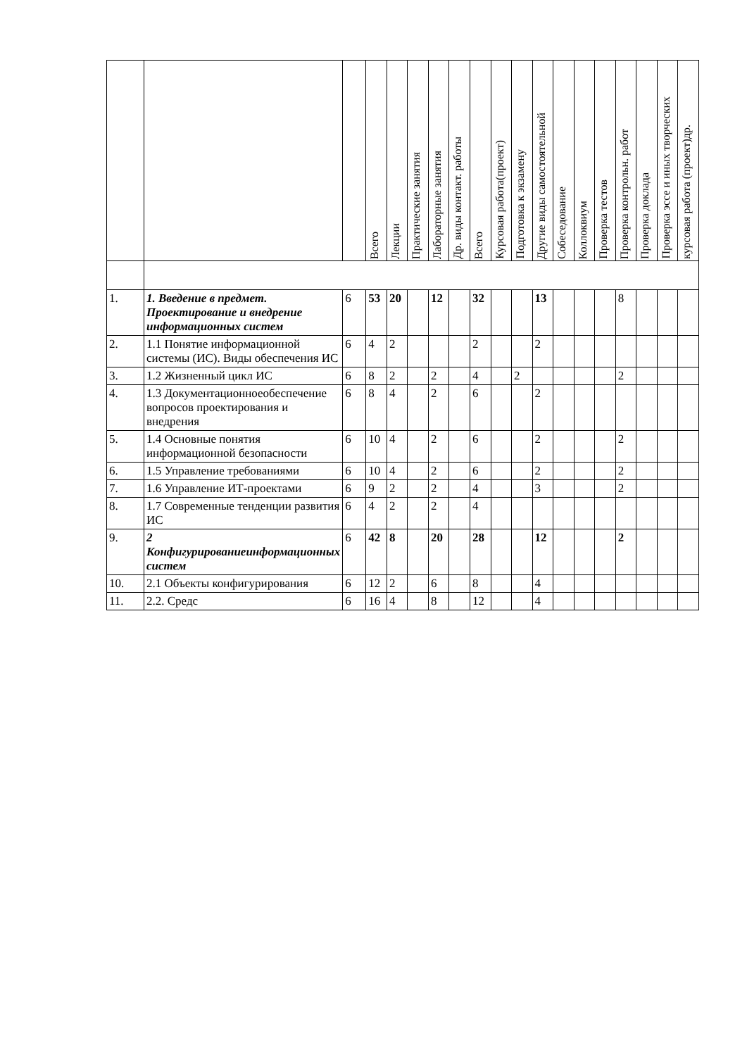| | | | Всего | Лекции | Практические занятия | Лабораторные занятия | Др. виды контакт. работы | Всего | Курсовая работа(проект) | Подготовка к экзамену | Другие виды самостоятельной | Собеседование | Коллоквиум | Проверка тестов | Проверка контрольн. работ | Проверка доклада | Проверка эссе и иных творческих | курсовая работа (проект)др. |
| --- | --- | --- | --- | --- | --- | --- | --- | --- | --- | --- | --- | --- | --- | --- | --- | --- | --- | --- |
| 1. | 1. Введение в предмет. Проектирование и внедрение информационных систем | 6 | 53 | 20 | | 12 | | 32 | | | 13 | | | | 8 | | | |
| 2. | 1.1 Понятие информационной системы (ИС). Виды обеспечения ИС | 6 | 4 | 2 | | | | 2 | | | 2 | | | | | | | |
| 3. | 1.2 Жизненный цикл ИС | 6 | 8 | 2 | | 2 | | 4 | | 2 | | | | | 2 | | | |
| 4. | 1.3 Документационноеобеспечение вопросов проектирования и внедрения | 6 | 8 | 4 | | 2 | | 6 | | | 2 | | | | | | | |
| 5. | 1.4 Основные понятия информационной безопасности | 6 | 10 | 4 | | 2 | | 6 | | | 2 | | | | 2 | | | |
| 6. | 1.5 Управление требованиями | 6 | 10 | 4 | | 2 | | 6 | | | 2 | | | | 2 | | | |
| 7. | 1.6 Управление ИТ-проектами | 6 | 9 | 2 | | 2 | | 4 | | | 3 | | | | 2 | | | |
| 8. | 1.7 Современные тенденции развития ИС | 6 | 4 | 2 | | 2 | | 4 | | | | | | | | | | |
| 9. | 2 Конфигурированиеинформационных систем | 6 | 42 | 8 | | 20 | | 28 | | | 12 | | | | 2 | | | |
| 10. | 2.1 Объекты конфигурирования | 6 | 12 | 2 | | 6 | | 8 | | | 4 | | | | | | | |
| 11. | 2.2. Средс | 6 | 16 | 4 | | 8 | | 12 | | | 4 | | | | | | | |